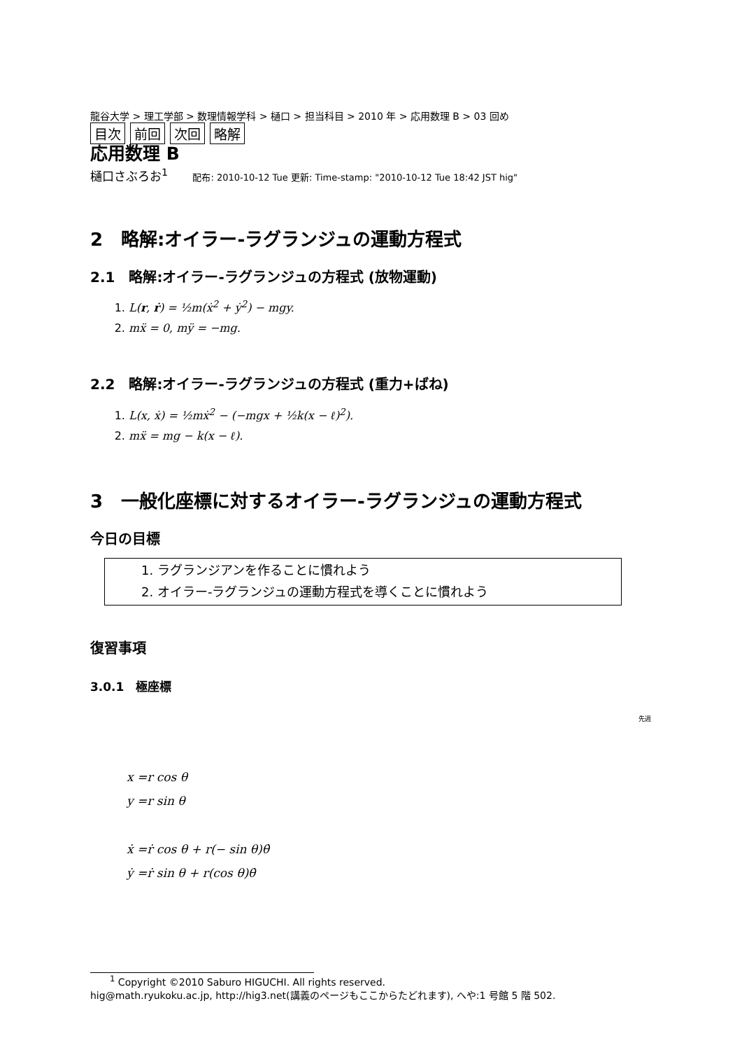龍谷大学 > 理工学部 > 数理情報学科 > 樋口 > 担当科目 > 2010 年 > 応用数理 B > 03 回め
目次 前回 次回 略解
応用数理 B
樋口さぶろお<sup>1</sup> 配布: 2010-10-12 Tue 更新: Time-stamp: "2010-10-12 Tue 18:42 JST hig"
2　略解:オイラー-ラグランジュの運動方程式
2.1　略解:オイラー-ラグランジュの方程式 (放物運動)
1. L(r, ṙ) = ½m(ẋ<sup>2</sup> + ẏ<sup>2</sup>) − mgy.
2. mẍ = 0, mÿ = −mg.
2.2　略解:オイラー-ラグランジュの方程式 (重力+ばね)
1. L(x, ẋ) = ½mẋ<sup>2</sup> − (−mgx + ½k(x − ℓ)<sup>2</sup>).
2. mẍ = mg − k(x − ℓ).
3　一般化座標に対するオイラー-ラグランジュの運動方程式
今日の目標
1. ラグランジアンを作ることに慣れよう
2. オイラー-ラグランジュの運動方程式を導くことに慣れよう
復習事項
3.0.1　極座標
先週
x =r cos θ
y =r sin θ
ẋ =ṙ cos θ + r(− sin θ)θ̇
ẏ =ṙ sin θ + r(cos θ)θ̇
　　<sup>1</sup> Copyright ©2010 Saburo HIGUCHI. All rights reserved.
hig@math.ryukoku.ac.jp, http://hig3.net(講義のページもここからたどれます), へや:1 号館 5 階 502.